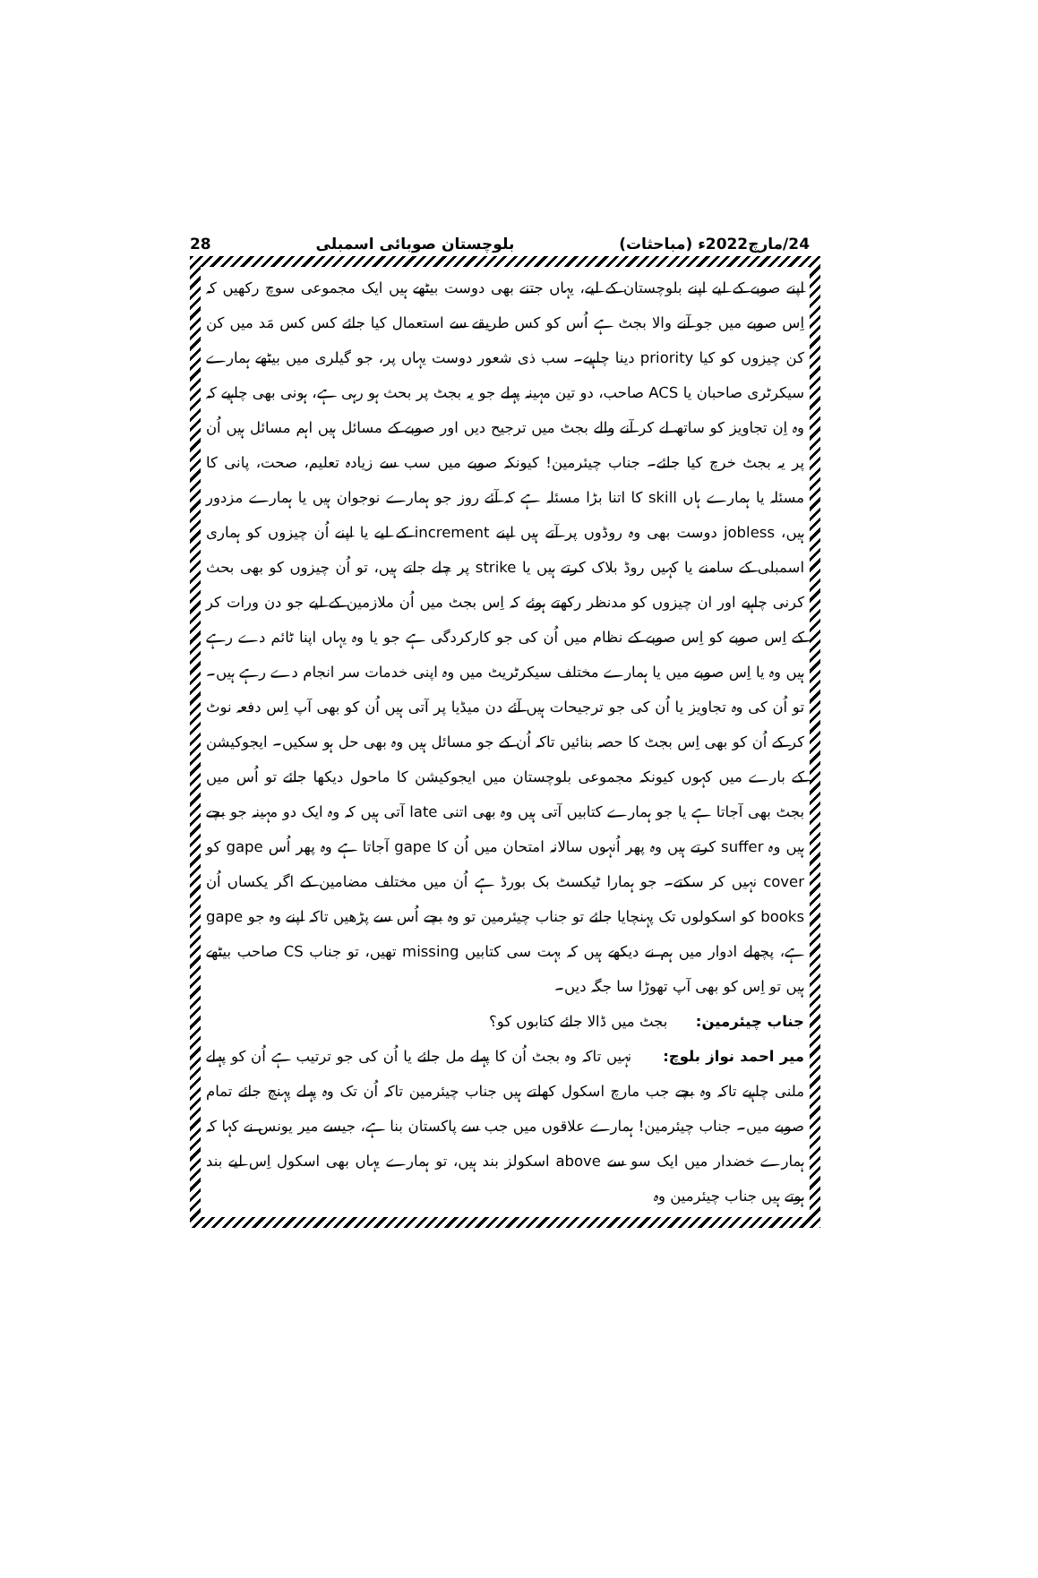24/مارچ2022ء (مباحثات) بلوچستان صوبائی اسمبلی 28
اپنے صوبے کے لیے اپنے بلوچستان کے لیے، یہاں جتنے بھی دوست بیٹھے ہیں ایک مجموعی سوچ رکھیں کہ اِس صوبے میں جو آنے والا بجٹ ہے اُس کو کس طریقے سے استعمال کیا جائے کس کس مَد میں کن کن چیزوں کو کیا priority دینا چاہیے۔ سب ذی شعور دوست یہاں پر، جو گیلری میں بیٹھے ہمارے سیکرٹری صاحبان یا ACS صاحب، دو تین مہینہ پہلے جو یہ بجٹ پر بحث ہو رہی ہے، ہونی بھی چاہیے کہ وہ اِن تجاویز کو ساتھ لے کر آنے والے بجٹ میں ترجیح دیں اور صوبے کے مسائل ہیں اہم مسائل ہیں اُن پر یہ بجٹ خرچ کیا جائے۔ جناب چیئرمین! کیونکہ صوبے میں سب سے زیادہ تعلیم، صحت، پانی کا مسئلہ یا ہمارے ہاں skill کا اتنا بڑا مسئلہ ہے کہ آئے روز جو ہمارے نوجوان ہیں یا ہمارے مزدور ہیں، jobless دوست بھی وہ روڈوں پر آتے ہیں اپنے increment کے لیے یا اپنے اُن چیزوں کو ہماری اسمبلی کے سامنے یا کہیں روڈ بلاک کرتے ہیں یا strike پر چلے جاتے ہیں، تو اُن چیزوں کو بھی بحث کرنی چاہیے اور ان چیزوں کو مدنظر رکھتے ہوئے کہ اِس بجٹ میں اُن ملازمین کے لیے جو دن ورات کر کے اِس صوبے کو اِس صوبے کے نظام میں اُن کی جو کارکردگی ہے جو یا وہ یہاں اپنا ٹائم دے رہے ہیں وہ یا اِس صوبے میں یا ہمارے مختلف سیکرٹریٹ میں وہ اپنی خدمات سر انجام دے رہے ہیں۔ تو اُن کی وہ تجاویز یا اُن کی جو ترجیحات ہیں آئے دن میڈیا پر آتی ہیں اُن کو بھی آپ اِس دفعہ نوٹ کر کے اُن کو بھی اِس بجٹ کا حصہ بنائیں تاکہ اُن کے جو مسائل ہیں وہ بھی حل ہو سکیں۔ ایجوکیشن کے بارے میں کہوں کیونکہ مجموعی بلوچستان میں ایجوکیشن کا ماحول دیکھا جائے تو اُس میں بجٹ بھی آجاتا ہے یا جو ہمارے کتابیں آتی ہیں وہ بھی اتنی late آتی ہیں کہ وہ ایک دو مہینہ جو بچے ہیں وہ suffer کرتے ہیں وہ پھر اُنہوں سالانہ امتحان میں اُن کا gape آجاتا ہے وہ پھر اُس gape کو cover نہیں کر سکتے۔ جو ہمارا ٹیکسٹ بک بورڈ ہے اُن میں مختلف مضامین کے اگر یکساں اُن books کو اسکولوں تک پہنچایا جائے تو جناب چیئرمین تو وہ بچے اُس سے پڑھیں تاکہ اپنے وہ جو gape ہے، پچھلے ادوار میں ہم نے دیکھے ہیں کہ بہت سی کتابیں missing تھیں، تو جناب CS صاحب بیٹھے ہیں تو اِس کو بھی آپ تھوڑا سا جگہ دیں۔
جناب چیئرمین: بجٹ میں ڈالا جائے کتابوں کو؟
میر احمد نواز بلوچ: نہیں تاکہ وہ بجٹ اُن کا پہلے مل جائے یا اُن کی جو ترتیب ہے اُن کو پہلے ملنی چاہیے تاکہ وہ بچے جب مارچ اسکول کھلتے ہیں جناب چیئرمین تاکہ اُن تک وہ پہلے پہنچ جائے تمام صوبے میں۔ جناب چیئرمین! ہمارے علاقوں میں جب سے پاکستان بنا ہے، جیسے میر یونس نے کہا کہ ہمارے خضدار میں ایک سو سے above اسکولز بند ہیں، تو ہمارے یہاں بھی اسکول اِس لیے بند ہوتے ہیں جناب چیئرمین وہ